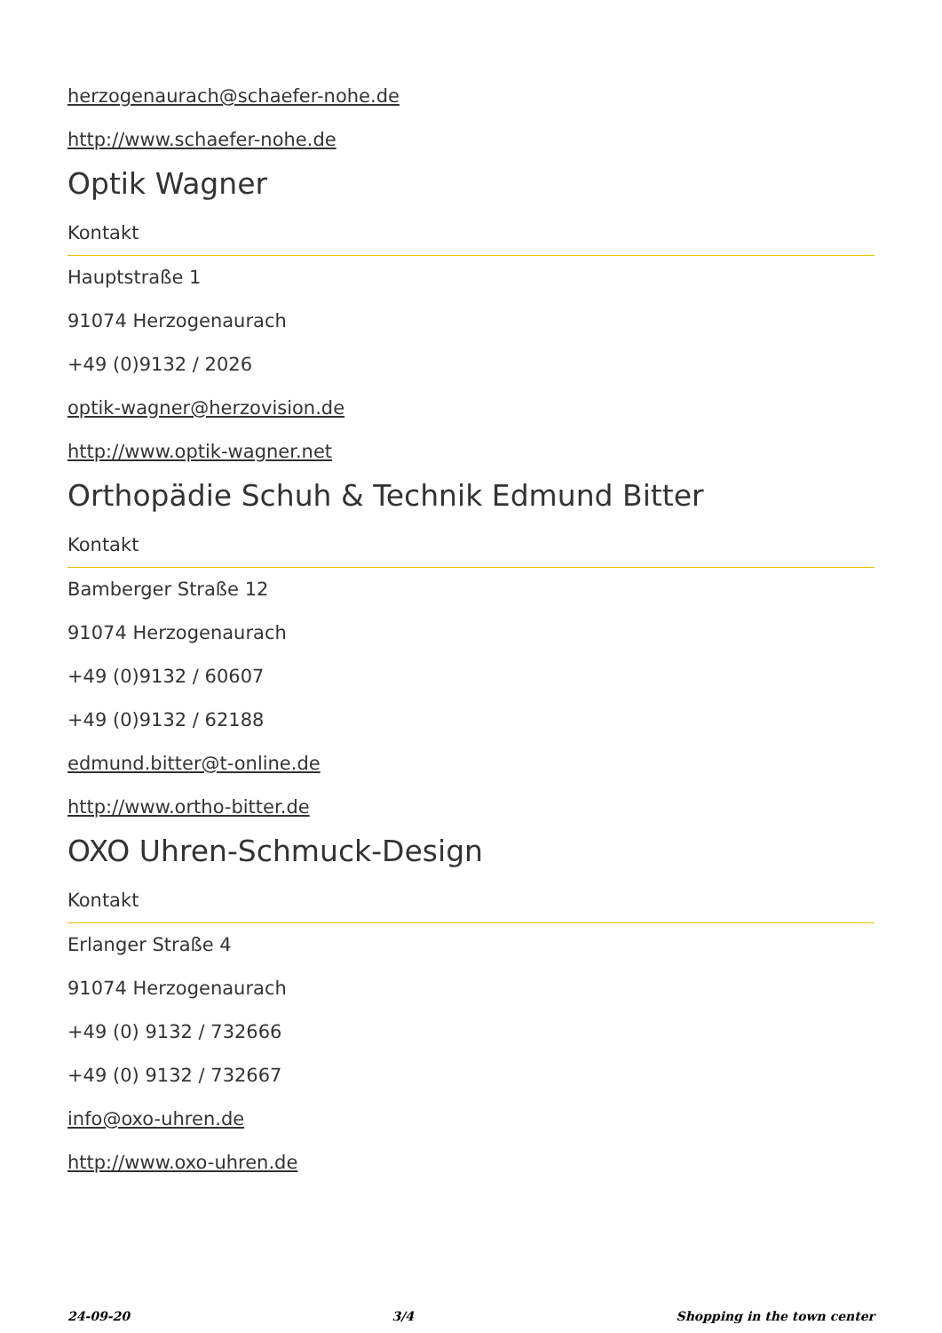herzogenaurach@schaefer-nohe.de
http://www.schaefer-nohe.de
Optik Wagner
Kontakt
Hauptstraße 1
91074 Herzogenaurach
+49 (0)9132 / 2026
optik-wagner@herzovision.de
http://www.optik-wagner.net
Orthopädie Schuh & Technik Edmund Bitter
Kontakt
Bamberger Straße 12
91074 Herzogenaurach
+49 (0)9132 / 60607
+49 (0)9132 / 62188
edmund.bitter@t-online.de
http://www.ortho-bitter.de
OXO Uhren-Schmuck-Design
Kontakt
Erlanger Straße 4
91074 Herzogenaurach
+49 (0) 9132 / 732666
+49 (0) 9132 / 732667
info@oxo-uhren.de
http://www.oxo-uhren.de
24-09-20 3/4 Shopping in the town center